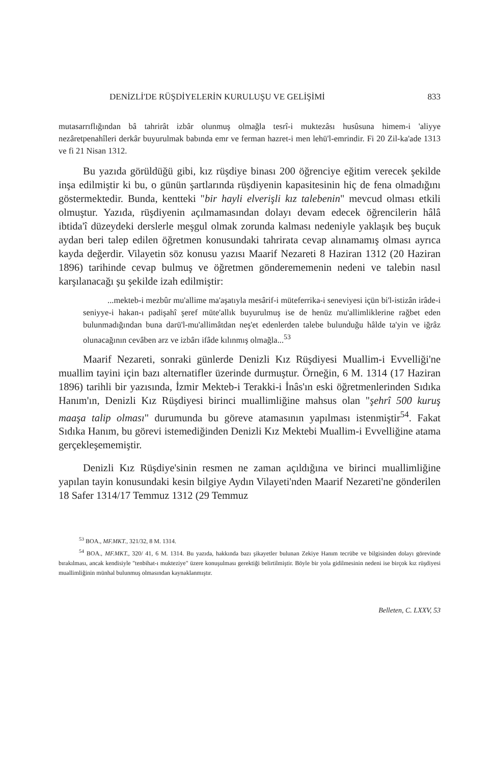DENİZLİ'DE RÜŞDİYELERİN KURULUŞU VE GELİŞİMİ 833
mutasarrıflığından bâ tahrirât izbâr olunmuş olmağla tesrî-i muktezâsı husûsuna himem-i 'aliyye nezâretpenahîleri derkâr buyurulmak babında emr ve ferman hazret-i men lehü'l-emrindir. Fi 20 Zil-ka'ade 1313 ve fi 21 Nisan 1312.
Bu yazıda görüldüğü gibi, kız rüşdiye binası 200 öğrenciye eğitim verecek şekilde inşa edilmiştir ki bu, o günün şartlarında rüşdiyenin kapasitesinin hiç de fena olmadığını göstermektedir. Bunda, kentteki "bir hayli elverişli kız talebenin" mevcud olması etkili olmuştur. Yazıda, rüşdiyenin açılmamasından dolayı devam edecek öğrencilerin hâlâ ibtida'î düzeydeki derslerle meşgul olmak zorunda kalması nedeniyle yaklaşık beş buçuk aydan beri talep edilen öğretmen konusundaki tahrirata cevap alınamamış olması ayrıca kayda değerdir. Vilayetin söz konusu yazısı Maarif Nezareti 8 Haziran 1312 (20 Haziran 1896) tarihinde cevap bulmuş ve öğretmen gönderememenin nedeni ve talebin nasıl karşılanacağı şu şekilde izah edilmiştir:
...mekteb-i mezbûr mu'allime ma'aşatıyla mesârif-i müteferrika-i seneviyesi içün bi'l-istizân irâde-i seniyye-i hakan-ı padişahî şeref müte'allık buyurulmuş ise de henüz mu'allimliklerine rağbet eden bulunmadığından buna darü'l-mu'allimâtdan neş'et edenlerden talebe bulunduğu hâlde ta'yin ve iğrâz olunacağının cevâben arz ve izbârı ifâde kılınmış olmağla...<sup>53</sup>
Maarif Nezareti, sonraki günlerde Denizli Kız Rüşdiyesi Muallim-i Evvelliği'ne muallim tayini için bazı alternatifler üzerinde durmuştur. Örneğin, 6 M. 1314 (17 Haziran 1896) tarihli bir yazısında, İzmir Mekteb-i Terakki-i İnâs'ın eski öğretmenlerinden Sıdıka Hanım'ın, Denizli Kız Rüşdiyesi birinci muallimliğine mahsus olan "şehrî 500 kuruş maaşa talip olması" durumunda bu göreve atamasının yapılması istenmiştir<sup>54</sup>. Fakat Sıdıka Hanım, bu görevi istemediğinden Denizli Kız Mektebi Muallim-i Evvelliğine atama gerçekleşememiştir.
Denizli Kız Rüşdiye'sinin resmen ne zaman açıldığına ve birinci muallimliğine yapılan tayin konusundaki kesin bilgiye Aydın Vilayeti'nden Maarif Nezareti'ne gönderilen 18 Safer 1314/17 Temmuz 1312 (29 Temmuz
<sup>53</sup> BOA., MF.MKT., 321/32, 8 M. 1314.
<sup>54</sup> BOA., MF.MKT., 320/ 41, 6 M. 1314. Bu yazıda, hakkında bazı şikayetler bulunan Zekiye Hanım tecrübe ve bilgisinden dolayı görevinde bırakılması, ancak kendisiyle "tenbihat-ı mukteziye" üzere konuşulması gerektiği belirtilmiştir. Böyle bir yola gidilmesinin nedeni ise birçok kız rüşdiyesi muallimliğinin münhal bulunmuş olmasından kaynaklanmıştır.
Belleten, C. LXXV, 53